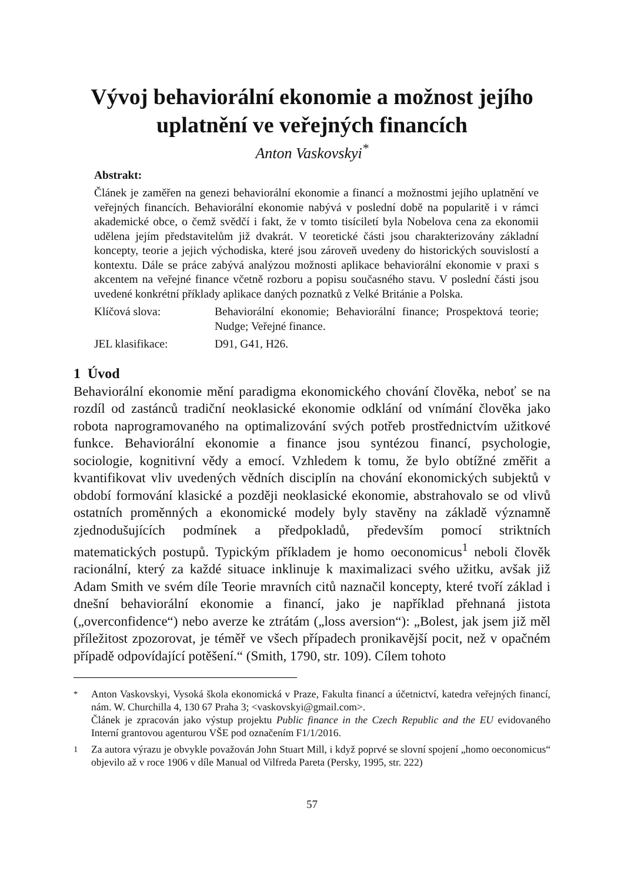Vývoj behaviorální ekonomie a možnost jejího uplatnění ve veřejných financích
Anton Vaskovskyi<sup>*</sup>
Abstrakt:
Článek je zaměřen na genezi behaviorální ekonomie a financí a možnostmi jejího uplatnění ve veřejných financích. Behaviorální ekonomie nabývá v poslední době na popularitě i v rámci akademické obce, o čemž svědčí i fakt, že v tomto tisíciletí byla Nobelova cena za ekonomii udělena jejím představitelům již dvakrát. V teoretické části jsou charakterizovány základní koncepty, teorie a jejich východiska, které jsou zároveň uvedeny do historických souvislostí a kontextu. Dále se práce zabývá analýzou možnosti aplikace behaviorální ekonomie v praxi s akcentem na veřejné finance včetně rozboru a popisu současného stavu. V poslední části jsou uvedené konkrétní příklady aplikace daných poznatků z Velké Británie a Polska.
Klíčová slova: Behaviorální ekonomie; Behaviorální finance; Prospektová teorie; Nudge; Veřejné finance.
JEL klasifikace: D91, G41, H26.
1 Úvod
Behaviorální ekonomie mění paradigma ekonomického chování člověka, neboť se na rozdíl od zastánců tradiční neoklasické ekonomie odklání od vnímání člověka jako robota naprogramovaného na optimalizování svých potřeb prostřednictvím užitkové funkce. Behaviorální ekonomie a finance jsou syntézou financí, psychologie, sociologie, kognitivní vědy a emocí. Vzhledem k tomu, že bylo obtížné změřit a kvantifikovat vliv uvedených vědních disciplín na chování ekonomických subjektů v období formování klasické a později neoklasické ekonomie, abstrahovalo se od vlivů ostatních proměnných a ekonomické modely byly stavěny na základě významně zjednodušujících podmínek a předpokladů, především pomocí striktních matematických postupů. Typickým příkladem je homo oeconomicus<sup>1</sup> neboli člověk racionální, který za každé situace inklinuje k maximalizaci svého užitku, avšak již Adam Smith ve svém díle Teorie mravních citů naznačil koncepty, které tvoří základ i dnešní behaviorální ekonomie a financí, jako je například přehnaná jistota („overconfidence“) nebo averze ke ztrátám („loss aversion“): „Bolest, jak jsem již měl příležitost zpozorovat, je téměř ve všech případech pronikavější pocit, než v opačném případě odpovídající potěšení.“ (Smith, 1790, str. 109). Cílem tohoto
<sup>*</sup> Anton Vaskovskyi, Vysoká škola ekonomická v Praze, Fakulta financí a účetnictví, katedra veřejných financí, nám. W. Churchilla 4, 130 67 Praha 3; <vaskovskyi@gmail.com>.
Článek je zpracován jako výstup projektu Public finance in the Czech Republic and the EU evidovaného Interní grantovou agenturou VŠE pod označením F1/1/2016.
<sup>1</sup> Za autora výrazu je obvykle považován John Stuart Mill, i když poprvé se slovní spojení „homo oeconomicus“ objevilo až v roce 1906 v díle Manual od Vilfreda Pareta (Persky, 1995, str. 222)
57